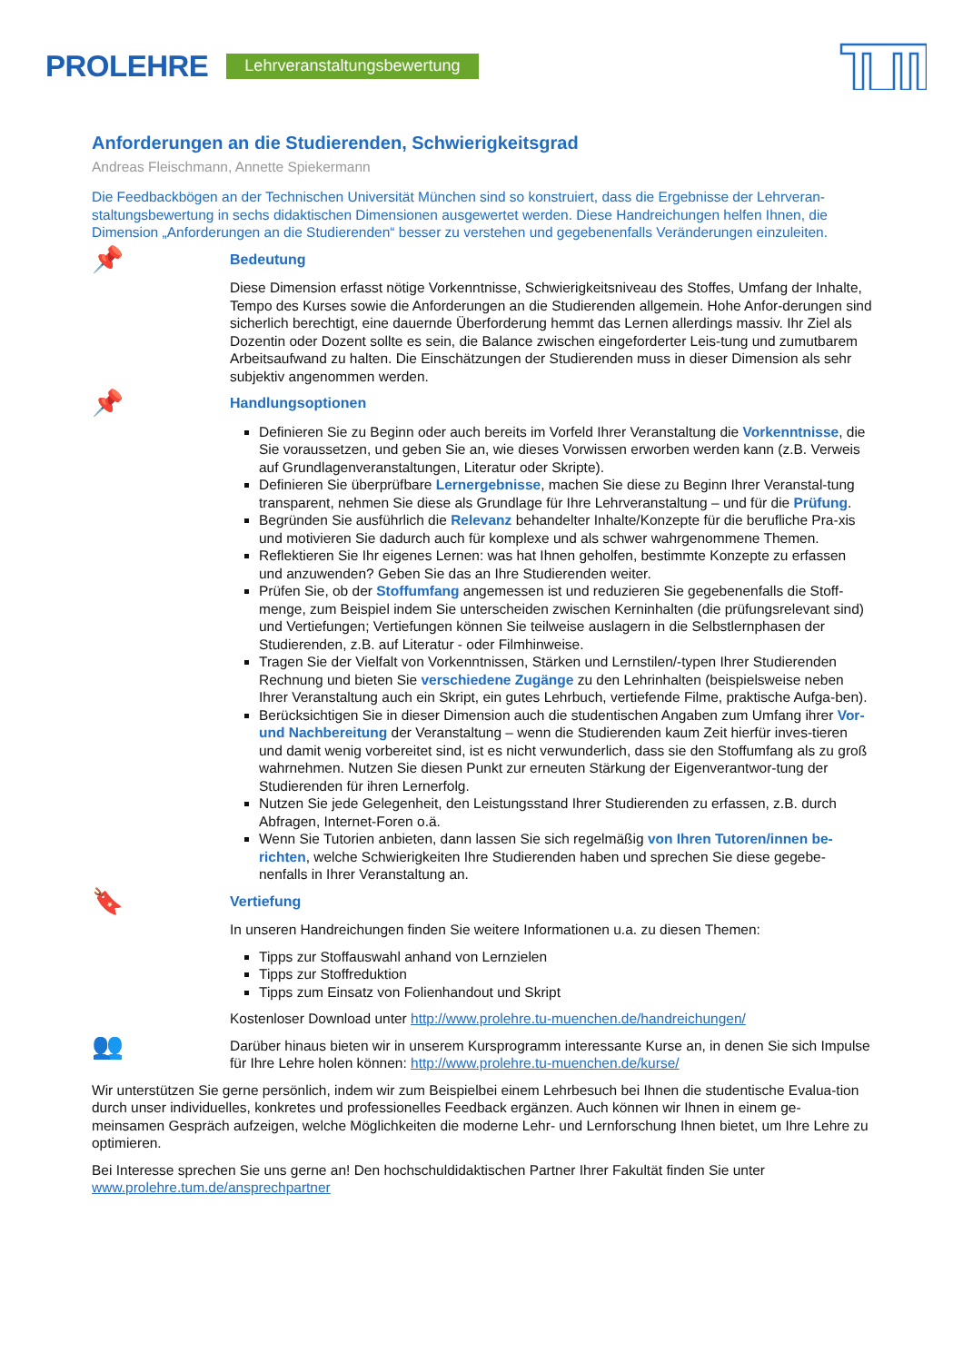PROLEHRE Lehrveranstaltungsbewertung
Anforderungen an die Studierenden, Schwierigkeitsgrad
Andreas Fleischmann, Annette Spiekermann
Die Feedbackbögen an der Technischen Universität München sind so konstruiert, dass die Ergebnisse der Lehrveran-staltungsbewertung in sechs didaktischen Dimensionen ausgewertet werden. Diese Handreichungen helfen Ihnen, die Dimension „Anforderungen an die Studierenden“ besser zu verstehen und gegebenenfalls Veränderungen einzuleiten.
📌
Bedeutung
Diese Dimension erfasst nötige Vorkenntnisse, Schwierigkeitsniveau des Stoffes, Umfang der Inhalte, Tempo des Kurses sowie die Anforderungen an die Studierenden allgemein. Hohe Anfor-derungen sind sicherlich berechtigt, eine dauernde Überforderung hemmt das Lernen allerdings massiv. Ihr Ziel als Dozentin oder Dozent sollte es sein, die Balance zwischen eingeforderter Leis-tung und zumutbarem Arbeitsaufwand zu halten. Die Einschätzungen der Studierenden muss in dieser Dimension als sehr subjektiv angenommen werden.
📌
Handlungsoptionen
Definieren Sie zu Beginn oder auch bereits im Vorfeld Ihrer Veranstaltung die Vorkenntnisse, die Sie voraussetzen, und geben Sie an, wie dieses Vorwissen erworben werden kann (z.B. Verweis auf Grundlagenveranstaltungen, Literatur oder Skripte).
Definieren Sie überprüfbare Lernergebnisse, machen Sie diese zu Beginn Ihrer Veranstal-tung transparent, nehmen Sie diese als Grundlage für Ihre Lehrveranstaltung – und für die Prüfung.
Begründen Sie ausführlich die Relevanz behandelter Inhalte/Konzepte für die berufliche Pra-xis und motivieren Sie dadurch auch für komplexe und als schwer wahrgenommene Themen.
Reflektieren Sie Ihr eigenes Lernen: was hat Ihnen geholfen, bestimmte Konzepte zu erfassen und anzuwenden? Geben Sie das an Ihre Studierenden weiter.
Prüfen Sie, ob der Stoffumfang angemessen ist und reduzieren Sie gegebenenfalls die Stoff-menge, zum Beispiel indem Sie unterscheiden zwischen Kerninhalten (die prüfungsrelevant sind) und Vertiefungen; Vertiefungen können Sie teilweise auslagern in die Selbstlernphasen der Studierenden, z.B. auf Literatur - oder Filmhinweise.
Tragen Sie der Vielfalt von Vorkenntnissen, Stärken und Lernstilen/-typen Ihrer Studierenden Rechnung und bieten Sie verschiedene Zugänge zu den Lehrinhalten (beispielsweise neben Ihrer Veranstaltung auch ein Skript, ein gutes Lehrbuch, vertiefende Filme, praktische Aufga-ben).
Berücksichtigen Sie in dieser Dimension auch die studentischen Angaben zum Umfang ihrer Vor- und Nachbereitung der Veranstaltung – wenn die Studierenden kaum Zeit hierfür inves-tieren und damit wenig vorbereitet sind, ist es nicht verwunderlich, dass sie den Stoffumfang als zu groß wahrnehmen. Nutzen Sie diesen Punkt zur erneuten Stärkung der Eigenverantwor-tung der Studierenden für ihren Lernerfolg.
Nutzen Sie jede Gelegenheit, den Leistungsstand Ihrer Studierenden zu erfassen, z.B. durch Abfragen, Internet-Foren o.ä.
Wenn Sie Tutorien anbieten, dann lassen Sie sich regelmäßig von Ihren Tutoren/innen be-richten, welche Schwierigkeiten Ihre Studierenden haben und sprechen Sie diese gegebe-nenfalls in Ihrer Veranstaltung an.
🔖
Vertiefung
In unseren Handreichungen finden Sie weitere Informationen u.a. zu diesen Themen:
Tipps zur Stoffauswahl anhand von Lernzielen
Tipps zur Stoffreduktion
Tipps zum Einsatz von Folienhandout und Skript
Kostenloser Download unter http://www.prolehre.tu-muenchen.de/handreichungen/
👥
Darüber hinaus bieten wir in unserem Kursprogramm interessante Kurse an, in denen Sie sich Impulse für Ihre Lehre holen können: http://www.prolehre.tu-muenchen.de/kurse/
Wir unterstützen Sie gerne persönlich, indem wir zum Beispielbei einem Lehrbesuch bei Ihnen die studentische Evalua-tion durch unser individuelles, konkretes und professionelles Feedback ergänzen. Auch können wir Ihnen in einem ge-meinsamen Gespräch aufzeigen, welche Möglichkeiten die moderne Lehr- und Lernforschung Ihnen bietet, um Ihre Lehre zu optimieren.
Bei Interesse sprechen Sie uns gerne an! Den hochschuldidaktischen Partner Ihrer Fakultät finden Sie unter www.prolehre.tum.de/ansprechpartner